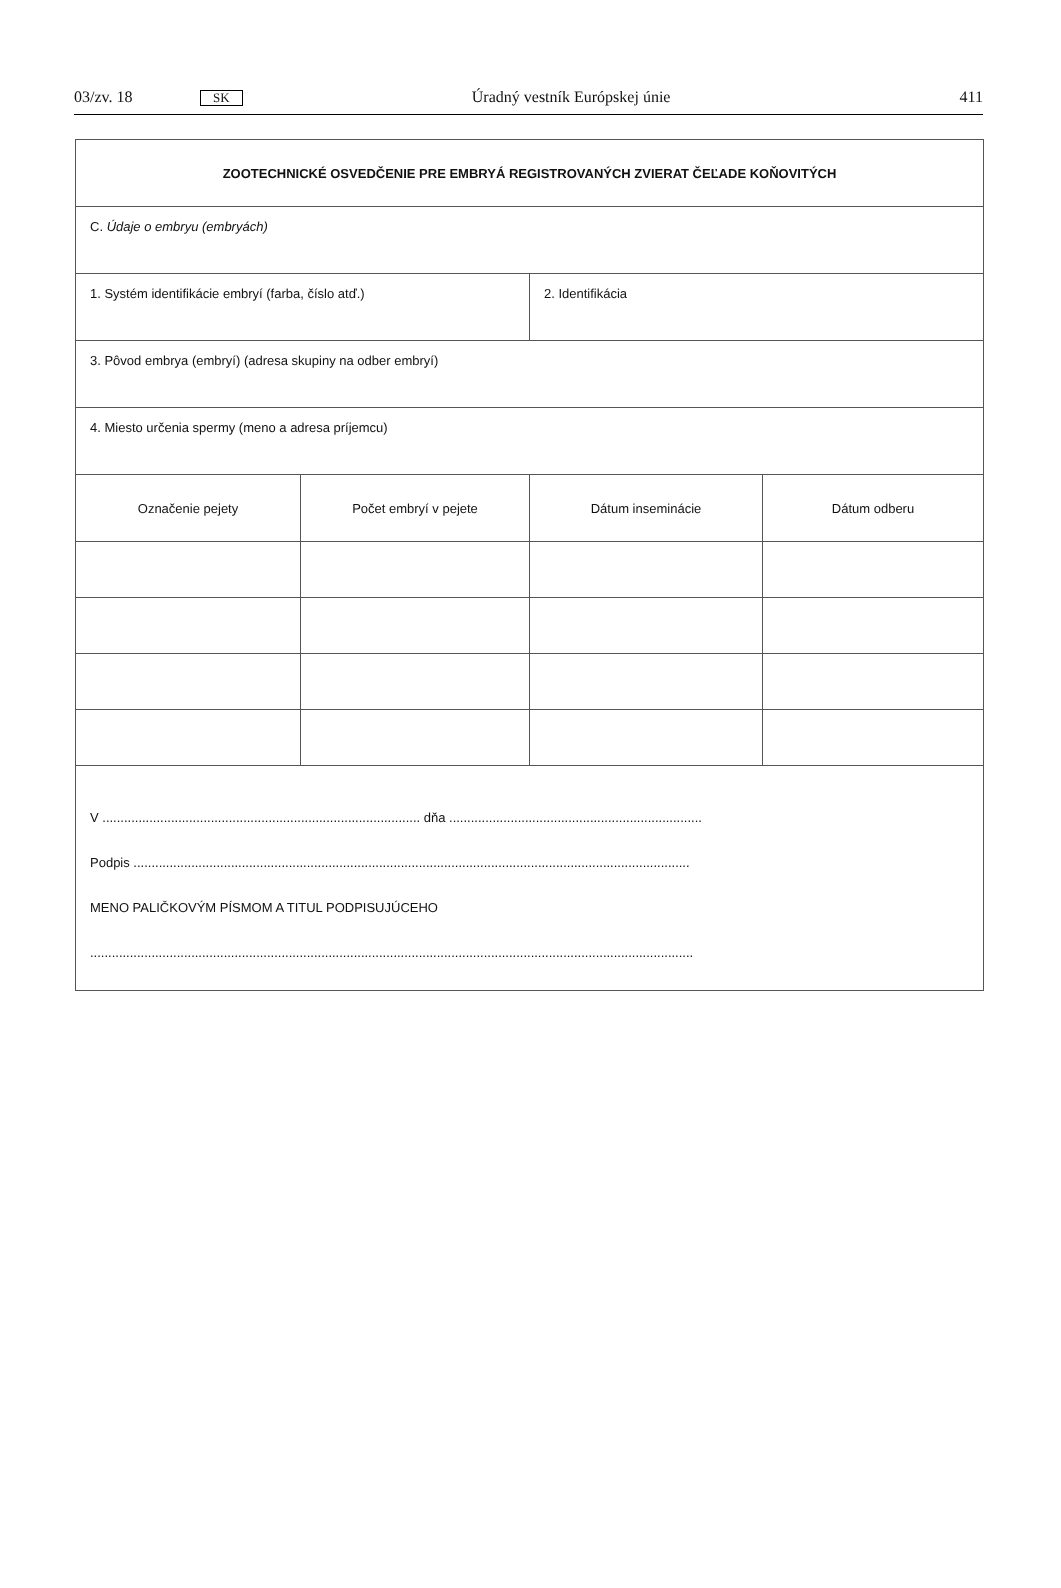03/zv. 18 SK Úradný vestník Európskej únie 411
| ZOOTECHNICKÉ OSVEDČENIE PRE EMBRYÁ REGISTROVANÝCH ZVIERAT ČEĽADE KOŇOVITÝCH | | | |
| C. Údaje o embryu (embryách) | | | |
| 1. Systém identifikácie embryí (farba, číslo atď.) | | 2. Identifikácia | |
| 3. Pôvod embrya (embryí) (adresa skupiny na odber embryí) | | | |
| 4. Miesto určenia spermy (meno a adresa príjemcu) | | | |
| Označenie pejety | Počet embryí v pejete | Dátum inseminácie | Dátum odberu |
| V ........................................................................................ dňa ...................................................................... Podpis .......................................................................................................................................................... MENO PALIČKOVÝM PÍSMOM A TITUL PODPISUJÚCEHO ....................................................................................................................................................................... | | | |